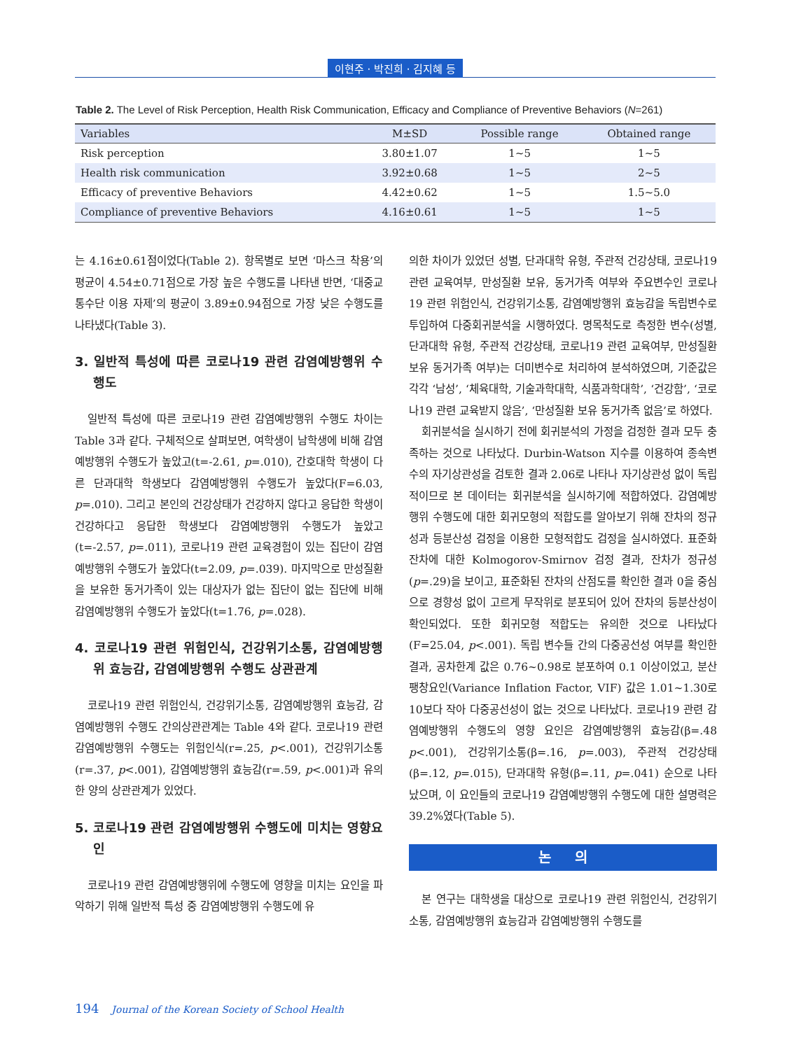이현주 · 박진희 · 김지혜 등
Table 2. The Level of Risk Perception, Health Risk Communication, Efficacy and Compliance of Preventive Behaviors (N=261)
| Variables | M±SD | Possible range | Obtained range |
| --- | --- | --- | --- |
| Risk perception | 3.80±1.07 | 1~5 | 1~5 |
| Health risk communication | 3.92±0.68 | 1~5 | 2~5 |
| Efficacy of preventive Behaviors | 4.42±0.62 | 1~5 | 1.5~5.0 |
| Compliance of preventive Behaviors | 4.16±0.61 | 1~5 | 1~5 |
는 4.16±0.61점이었다(Table 2). 항목별로 보면 ‘마스크 착용’의 평균이 4.54±0.71점으로 가장 높은 수행도를 나타낸 반면, ‘대중교통수단 이용 자제’의 평균이 3.89±0.94점으로 가장 낮은 수행도를 나타냈다(Table 3).
3. 일반적 특성에 따른 코로나19 관련 감염예방행위 수행도
일반적 특성에 따른 코로나19 관련 감염예방행위 수행도 차이는 Table 3과 같다. 구체적으로 살펴보면, 여학생이 남학생에 비해 감염예방행위 수행도가 높았고(t=-2.61, p=.010), 간호대학 학생이 다른 단과대학 학생보다 감염예방행위 수행도가 높았다(F=6.03, p=.010). 그리고 본인의 건강상태가 건강하지 않다고 응답한 학생이 건강하다고 응답한 학생보다 감염예방행위 수행도가 높았고(t=-2.57, p=.011), 코로나19 관련 교육경험이 있는 집단이 감염예방행위 수행도가 높았다(t=2.09, p=.039). 마지막으로 만성질환을 보유한 동거가족이 있는 대상자가 없는 집단이 없는 집단에 비해 감염예방행위 수행도가 높았다(t=1.76, p=.028).
4. 코로나19 관련 위험인식, 건강위기소통, 감염예방행위 효능감, 감염예방행위 수행도 상관관계
코로나19 관련 위험인식, 건강위기소통, 감염예방행위 효능감, 감염예방행위 수행도 간의상관관계는 Table 4와 같다. 코로나19 관련 감염예방행위 수행도는 위험인식(r=.25, p<.001), 건강위기소통(r=.37, p<.001), 감염예방행위 효능감(r=.59, p<.001)과 유의한 양의 상관관계가 있었다.
5. 코로나19 관련 감염예방행위 수행도에 미치는 영향요인
코로나19 관련 감염예방행위에 수행도에 영향을 미치는 요인을 파악하기 위해 일반적 특성 중 감염예방행위 수행도에 유
의한 차이가 있었던 성별, 단과대학 유형, 주관적 건강상태, 코로나19 관련 교육여부, 만성질환 보유, 동거가족 여부와 주요변수인 코로나19 관련 위험인식, 건강위기소통, 감염예방행위 효능감을 독립변수로 투입하여 다중회귀분석을 시행하였다. 명목척도로 측정한 변수(성별, 단과대학 유형, 주관적 건강상태, 코로나19 관련 교육여부, 만성질환 보유 동거가족 여부)는 더미변수로 처리하여 분석하였으며, 기준값은 각각 ‘남성’, ‘체육대학, 기술과학대학, 식품과학대학’, ‘건강함’, ‘코로나19 관련 교육받지 않음’, ‘만성질환 보유 동거가족 없음’로 하였다.
회귀분석을 실시하기 전에 회귀분석의 가정을 검정한 결과 모두 충족하는 것으로 나타났다. Durbin-Watson 지수를 이용하여 종속변수의 자기상관성을 검토한 결과 2.06로 나타나 자기상관성 없이 독립적이므로 본 데이터는 회귀분석을 실시하기에 적합하였다. 감염예방행위 수행도에 대한 회귀모형의 적합도를 알아보기 위해 잔차의 정규성과 등분산성 검정을 이용한 모형적합도 검정을 실시하였다. 표준화 잔차에 대한 Kolmogorov-Smirnov 검정 결과, 잔차가 정규성(p=.29)을 보이고, 표준화된 잔차의 산점도를 확인한 결과 0을 중심으로 경향성 없이 고르게 무작위로 분포되어 있어 잔차의 등분산성이 확인되었다. 또한 회귀모형 적합도는 유의한 것으로 나타났다(F=25.04, p<.001). 독립 변수들 간의 다중공선성 여부를 확인한 결과, 공차한계 값은 0.76~0.98로 분포하여 0.1 이상이었고, 분산팽창요인(Variance Inflation Factor, VIF) 값은 1.01~1.30로 10보다 작아 다중공선성이 없는 것으로 나타났다. 코로나19 관련 감염예방행위 수행도의 영향 요인은 감염예방행위 효능감(β=.48 p<.001), 건강위기소통(β=.16, p=.003), 주관적 건강상태(β=.12, p=.015), 단과대학 유형(β=.11, p=.041) 순으로 나타났으며, 이 요인들의 코로나19 감염예방행위 수행도에 대한 설명력은 39.2%였다(Table 5).
논 의
본 연구는 대학생을 대상으로 코로나19 관련 위험인식, 건강위기소통, 감염예방행위 효능감과 감염예방행위 수행도를
194 Journal of the Korean Society of School Health